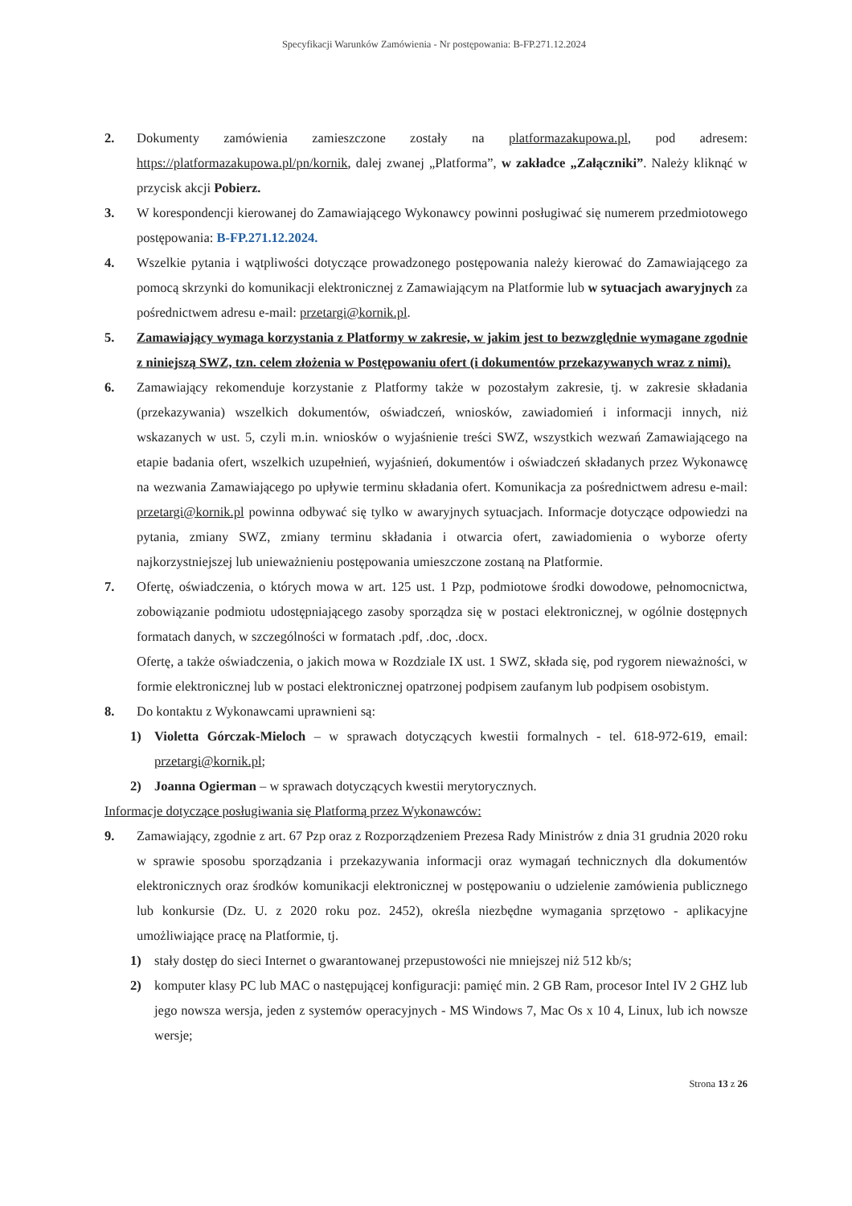Specyfikacji Warunków Zamówienia - Nr postępowania: B-FP.271.12.2024
2. Dokumenty zamówienia zamieszczone zostały na platformazakupowa.pl, pod adresem: https://platformazakupowa.pl/pn/kornik, dalej zwanej „Platforma”, w zakładce „Załączniki”. Należy kliknąć w przycisk akcji Pobierz.
3. W korespondencji kierowanej do Zamawiającego Wykonawcy powinni posługiwać się numerem przedmiotowego postępowania: B-FP.271.12.2024.
4. Wszelkie pytania i wątpliwości dotyczące prowadzonego postępowania należy kierować do Zamawiającego za pomocą skrzynki do komunikacji elektronicznej z Zamawiającym na Platformie lub w sytuacjach awaryjnych za pośrednictwem adresu e-mail: przetargi@kornik.pl.
5. Zamawiający wymaga korzystania z Platformy w zakresie, w jakim jest to bezwzględnie wymagane zgodnie z niniejszą SWZ, tzn. celem złożenia w Postępowaniu ofert (i dokumentów przekazywanych wraz z nimi).
6. Zamawiający rekomenduje korzystanie z Platformy także w pozostałym zakresie, tj. w zakresie składania (przekazywania) wszelkich dokumentów, oświadczeń, wniosków, zawiadomień i informacji innych, niż wskazanych w ust. 5, czyli m.in. wniosków o wyjaśnienie treści SWZ, wszystkich wezwań Zamawiającego na etapie badania ofert, wszelkich uzupełnień, wyjaśnień, dokumentów i oświadczeń składanych przez Wykonawcę na wezwania Zamawiającego po upływie terminu składania ofert. Komunikacja za pośrednictwem adresu e-mail: przetargi@kornik.pl powinna odbywać się tylko w awaryjnych sytuacjach. Informacje dotyczące odpowiedzi na pytania, zmiany SWZ, zmiany terminu składania i otwarcia ofert, zawiadomienia o wyborze oferty najkorzystniejszej lub unieważnieniu postępowania umieszczone zostaną na Platformie.
7. Ofertę, oświadczenia, o których mowa w art. 125 ust. 1 Pzp, podmiotowe środki dowodowe, pełnomocnictwa, zobowiązanie podmiotu udostępniającego zasoby sporządza się w postaci elektronicznej, w ogólnie dostępnych formatach danych, w szczególności w formatach .pdf, .doc, .docx.
Ofertę, a także oświadczenia, o jakich mowa w Rozdziale IX ust. 1 SWZ, składa się, pod rygorem nieważności, w formie elektronicznej lub w postaci elektronicznej opatrzonej podpisem zaufanym lub podpisem osobistym.
8. Do kontaktu z Wykonawcami uprawnieni są:
1) Violetta Górczak-Mieloch – w sprawach dotyczących kwestii formalnych - tel. 618-972-619, email: przetargi@kornik.pl;
2) Joanna Ogierman – w sprawach dotyczących kwestii merytorycznych.
Informacje dotyczące posługiwania się Platformą przez Wykonawców:
9. Zamawiający, zgodnie z art. 67 Pzp oraz z Rozporządzeniem Prezesa Rady Ministrów z dnia 31 grudnia 2020 roku w sprawie sposobu sporządzania i przekazywania informacji oraz wymagań technicznych dla dokumentów elektronicznych oraz środków komunikacji elektronicznej w postępowaniu o udzielenie zamówienia publicznego lub konkursie (Dz. U. z 2020 roku poz. 2452), określa niezbędne wymagania sprzętowo - aplikacyjne umożliwiające pracę na Platformie, tj.
1) stały dostęp do sieci Internet o gwarantowanej przepustowości nie mniejszej niż 512 kb/s;
2) komputer klasy PC lub MAC o następującej konfiguracji: pamięć min. 2 GB Ram, procesor Intel IV 2 GHZ lub jego nowsza wersja, jeden z systemów operacyjnych - MS Windows 7, Mac Os x 10 4, Linux, lub ich nowsze wersje;
Strona 13 z 26